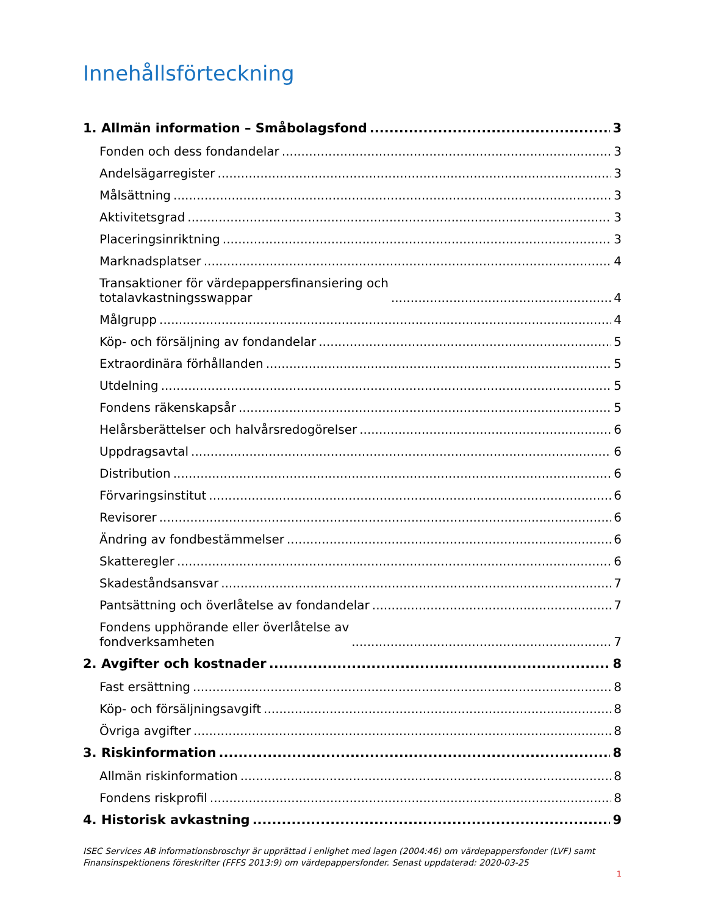Innehållsförteckning
1. Allmän information – Småbolagsfond 3
Fonden och dess fondandelar 3
Andelsägarregister 3
Målsättning 3
Aktivitetsgrad 3
Placeringsinriktning 3
Marknadsplatser 4
Transaktioner för värdepappersfinansiering och
totalavkastningsswappar 4
Målgrupp 4
Köp- och försäljning av fondandelar 5
Extraordinära förhållanden 5
Utdelning 5
Fondens räkenskapsår 5
Helårsberättelser och halvårsredogörelser 6
Uppdragsavtal 6
Distribution 6
Förvaringsinstitut 6
Revisorer 6
Ändring av fondbestämmelser 6
Skatteregler 6
Skadeståndsansvar 7
Pantsättning och överlåtelse av fondandelar 7
Fondens upphörande eller överlåtelse av
fondverksamheten 7
2. Avgifter och kostnader 8
Fast ersättning 8
Köp- och försäljningsavgift 8
Övriga avgifter 8
3. Riskinformation 8
Allmän riskinformation 8
Fondens riskprofil 8
4. Historisk avkastning 9
ISEC Services AB informationsbroschyr är upprättad i enlighet med lagen (2004:46) om värdepappersfonder (LVF) samt Finansinspektionens föreskrifter (FFFS 2013:9) om värdepappersfonder. Senast uppdaterad: 2020-03-25
1